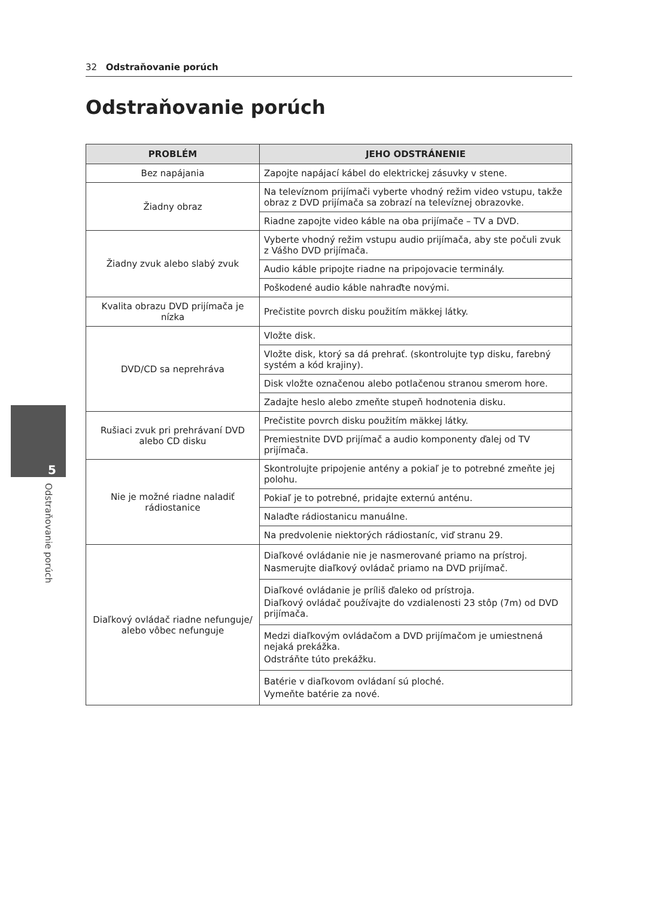32 Odstraňovanie porúch
Odstraňovanie porúch
5
Odstraňovanie porúch
| PROBLÉM | JEHO ODSTRÁNENIE |
| --- | --- |
| Bez napájania | Zapojte napájací kábel do elektrickej zásuvky v stene. |
| Žiadny obraz | Na televíznom prijímači vyberte vhodný režim video vstupu, takže obraz z DVD prijímača sa zobrazí na televíznej obrazovke. |
| | Riadne zapojte video káble na oba prijímače – TV a DVD. |
| Žiadny zvuk alebo slabý zvuk | Vyberte vhodný režim vstupu audio prijímača, aby ste počuli zvuk z Vášho DVD prijímača. |
| | Audio káble pripojte riadne na pripojovacie terminály. |
| | Poškodené audio káble nahraďte novými. |
| Kvalita obrazu DVD prijímača je nízka | Prečistite povrch disku použitím mäkkej látky. |
| DVD/CD sa neprehráva | Vložte disk. |
| | Vložte disk, ktorý sa dá prehrať. (skontrolujte typ disku, farebný systém a kód krajiny). |
| | Disk vložte označenou alebo potlačenou stranou smerom hore. |
| | Zadajte heslo alebo zmeňte stupeň hodnotenia disku. |
| Rušiaci zvuk pri prehrávaní DVD alebo CD disku | Prečistite povrch disku použitím mäkkej látky. |
| | Premiestnite DVD prijímač a audio komponenty ďalej od TV prijímača. |
| Nie je možné riadne naladiť rádiostanice | Skontrolujte pripojenie antény a pokiaľ je to potrebné zmeňte jej polohu. |
| | Pokiaľ je to potrebné, pridajte externú anténu. |
| | Nalaďte rádiostanicu manuálne. |
| | Na predvolenie niektorých rádiostaníc, viď stranu 29. |
| Diaľkový ovládač riadne nefunguje/ alebo vôbec nefunguje | Diaľkové ovládanie nie je nasmerované priamo na prístroj. Nasmerujte diaľkový ovládač priamo na DVD prijímač. |
| | Diaľkové ovládanie je príliš ďaleko od prístroja. Diaľkový ovládač používajte do vzdialenosti 23 stôp (7m) od DVD prijímača. |
| | Medzi diaľkovým ovládačom a DVD prijímačom je umiestnená nejaká prekážka. Odstráňte túto prekážku. |
| | Batérie v diaľkovom ovládaní sú ploché. Vymeňte batérie za nové. |